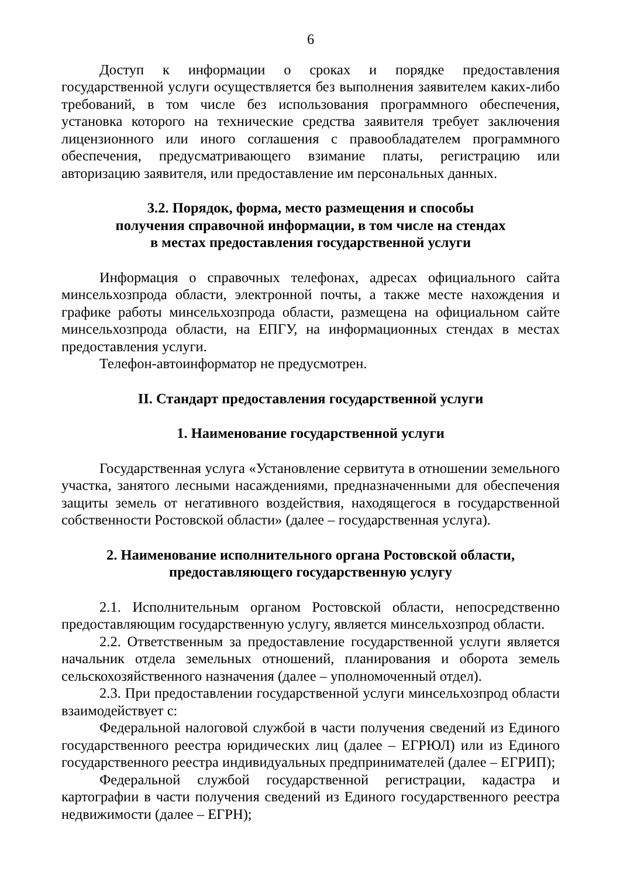6
Доступ к информации о сроках и порядке предоставления государственной услуги осуществляется без выполнения заявителем каких-либо требований, в том числе без использования программного обеспечения, установка которого на технические средства заявителя требует заключения лицензионного или иного соглашения с правообладателем программного обеспечения, предусматривающего взимание платы, регистрацию или авторизацию заявителя, или предоставление им персональных данных.
3.2. Порядок, форма, место размещения и способы
получения справочной информации, в том числе на стендах
в местах предоставления государственной услуги
Информация о справочных телефонах, адресах официального сайта минсельхозпрода области, электронной почты, а также месте нахождения и графике работы минсельхозпрода области, размещена на официальном сайте минсельхозпрода области, на ЕПГУ, на информационных стендах в местах предоставления услуги.
Телефон-автоинформатор не предусмотрен.
II. Стандарт предоставления государственной услуги
1. Наименование государственной услуги
Государственная услуга «Установление сервитута в отношении земельного участка, занятого лесными насаждениями, предназначенными для обеспечения защиты земель от негативного воздействия, находящегося в государственной собственности Ростовской области» (далее – государственная услуга).
2. Наименование исполнительного органа Ростовской области,
предоставляющего государственную услугу
2.1. Исполнительным органом Ростовской области, непосредственно предоставляющим государственную услугу, является минсельхозпрод области.
2.2. Ответственным за предоставление государственной услуги является начальник отдела земельных отношений, планирования и оборота земель сельскохозяйственного назначения (далее – уполномоченный отдел).
2.3. При предоставлении государственной услуги минсельхозпрод области взаимодействует с:
Федеральной налоговой службой в части получения сведений из Единого государственного реестра юридических лиц (далее – ЕГРЮЛ) или из Единого государственного реестра индивидуальных предпринимателей (далее – ЕГРИП);
Федеральной службой государственной регистрации, кадастра и картографии в части получения сведений из Единого государственного реестра недвижимости (далее – ЕГРН);